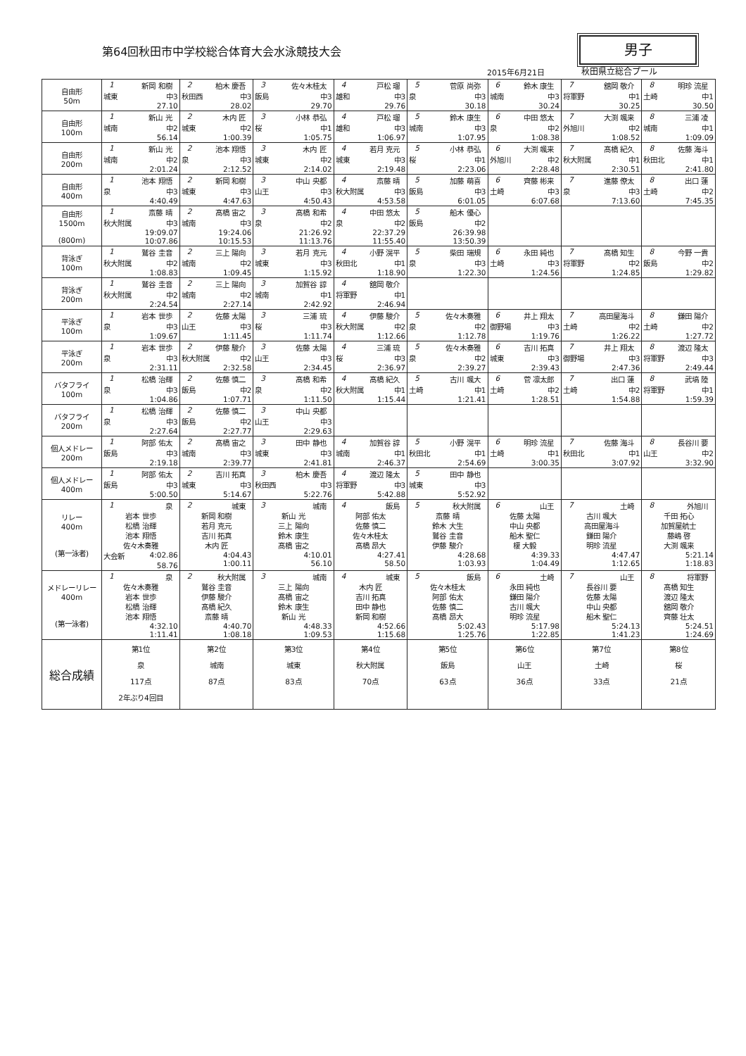第64回秋田市中学校総合体育大会水泳競技大会
男子
2015年6月21日 秋田県立総合プール
| 自由形 50m | 1 新岡 和樹 城東 中3 27.10 | 2 柏木 慶吾 秋田西 中3 28.02 | 3 佐々木桂太 飯島 中3 29.70 | 4 戸松 瑠 雄和 中3 29.76 | 5 菅原 尚弥 泉 中3 30.18 | 6 鈴木 康生 城南 中3 30.24 | 7 舘岡 敬介 将軍野 中1 30.25 | 8 明珍 流星 土崎 中1 30.50 |
| 自由形 100m | 1 新山 光 城南 中2 56.14 | 2 木内 匠 城東 中2 1:00.39 | 3 小林 恭弘 桜 中1 1:05.75 | 4 戸松 瑠 雄和 中3 1:06.97 | 5 鈴木 康生 城南 中3 1:07.95 | 6 中田 悠太 泉 中2 1:08.38 | 7 大渕 颯来 外旭川 中2 1:08.52 | 8 三浦 凌 城南 中1 1:09.09 |
| 自由形 200m | 1 新山 光 城南 中2 2:01.24 | 2 池本 翔悟 泉 中3 2:12.52 | 3 木内 匠 城東 中2 2:14.02 | 4 若月 克元 城東 中3 2:19.48 | 5 小林 恭弘 桜 中1 2:23.06 | 6 大渕 颯来 外旭川 中2 2:28.48 | 7 髙橋 紀久 秋大附属 中1 2:30.51 | 8 佐藤 海斗 秋田北 中1 2:41.80 |
| 自由形 400m | 1 池本 翔悟 泉 中3 4:40.49 | 2 新岡 和樹 城東 中3 4:47.63 | 3 中山 央都 山王 中3 4:50.43 | 4 斎藤 晴 秋大附属 中3 4:53.58 | 5 加藤 萌喜 飯島 中3 6:01.05 | 6 齊藤 彬来 土崎 中3 6:07.68 | 7 進藤 僚太 泉 中3 7:13.60 | 8 出口 蓮 土崎 中2 7:45.35 |
| 自由形 1500m (800m) | 1 斎藤 晴 秋大附属 中3 19:09.07 10:07.86 | 2 髙橋 宙之 城南 中3 19:24.06 10:15.53 | 3 髙橋 和希 泉 中2 21:26.92 11:13.76 | 4 中田 悠太 泉 中2 22:37.29 11:55.40 | 5 船木 優心 飯島 中2 26:39.98 13:50.39 | | | |
| 背泳ぎ 100m | 1 鷲谷 圭音 秋大附属 中2 1:08.83 | 2 三上 陽向 城南 中2 1:09.45 | 3 若月 克元 城東 中3 1:15.92 | 4 小野 滉平 秋田北 中1 1:18.90 | 5 柴田 瑞規 泉 中3 1:22.30 | 6 永田 純也 土崎 中3 1:24.56 | 7 髙橋 知生 将軍野 中2 1:24.85 | 8 今野 一貴 飯島 中2 1:29.82 |
| 背泳ぎ 200m | 1 鷲谷 圭音 秋大附属 中2 2:24.54 | 2 三上 陽向 城南 中2 2:27.14 | 3 加賀谷 諄 城南 中1 2:42.92 | 4 舘岡 敬介 将軍野 中1 2:46.94 | | | | |
| 平泳ぎ 100m | 1 岩本 世歩 泉 中3 1:09.67 | 2 佐藤 太陽 山王 中3 1:11.45 | 3 三浦 琉 桜 中3 1:11.74 | 4 伊藤 駿介 秋大附属 中2 1:12.66 | 5 佐々木奏雅 泉 中2 1:12.78 | 6 井上 翔太 御野場 中3 1:19.76 | 7 高田屋海斗 土崎 中2 1:26.22 | 8 鎌田 陽介 土崎 中2 1:27.72 |
| 平泳ぎ 200m | 1 岩本 世歩 泉 中3 2:31.11 | 2 伊藤 駿介 秋大附属 中2 2:32.58 | 3 佐藤 太陽 山王 中3 2:34.45 | 4 三浦 琉 桜 中3 2:36.97 | 5 佐々木奏雅 泉 中2 2:39.27 | 6 吉川 拓真 城東 中3 2:39.43 | 7 井上 翔太 御野場 中3 2:47.36 | 8 渡辺 隆太 将軍野 中3 2:49.44 |
| バタフライ 100m | 1 松橋 治輝 泉 中3 1:04.86 | 2 佐藤 慎二 飯島 中2 1:07.71 | 3 髙橋 和希 泉 中2 1:11.50 | 4 髙橋 紀久 秋大附属 中1 1:15.44 | 5 古川 颯大 土崎 中1 1:21.41 | 6 菅 凛太郎 土崎 中2 1:28.51 | 7 出口 蓮 土崎 中2 1:54.88 | 8 武塙 陸 将軍野 中1 1:59.39 |
| バタフライ 200m | 1 松橋 治輝 泉 中3 2:27.64 | 2 佐藤 慎二 飯島 中2 2:27.77 | 3 中山 央都 山王 中3 2:29.63 | | | | | |
| 個人メドレー 200m | 1 阿部 佑太 飯島 中3 2:19.18 | 2 髙橋 宙之 城南 中3 2:39.77 | 3 田中 静也 城東 中3 2:41.81 | 4 加賀谷 諄 城南 中1 2:46.37 | 5 小野 滉平 秋田北 中1 2:54.69 | 6 明珍 流星 土崎 中1 3:00.35 | 7 佐藤 海斗 秋田北 中1 3:07.92 | 8 長谷川 要 山王 中2 3:32.90 |
| 個人メドレー 400m | 1 阿部 佑太 飯島 中3 5:00.50 | 2 吉川 拓真 城東 中3 5:14.67 | 3 柏木 慶吾 秋田西 中3 5:22.76 | 4 渡辺 隆太 将軍野 中3 5:42.88 | 5 田中 静也 城東 中3 5:52.92 | | | |
| リレー 400m (第一泳者) | 1 泉 岩本 世歩 松橋 治輝 池本 翔悟 佐々木奏雅 大会新 4:02.86 58.76 | 2 城東 新岡 和樹 若月 克元 吉川 拓真 木内 匠 4:04.43 1:00.11 | 3 城南 新山 光 三上 陽向 鈴木 康生 髙橋 宙之 4:10.01 56.10 | 4 飯島 阿部 佑太 佐藤 慎二 佐々木桂太 髙橋 昂大 4:27.41 58.50 | 5 秋大附属 斎藤 晴 鈴木 大生 鷲谷 圭音 伊藤 駿介 4:28.68 1:03.93 | 6 山王 佐藤 太陽 中山 央都 船木 聖仁 榎 大毅 4:39.33 1:04.49 | 7 土崎 古川 颯大 高田屋海斗 鎌田 陽介 明珍 流星 4:47.47 1:12.65 | 8 外旭川 千田 拓心 加賀屋航士 藤嶋 啓 大渕 颯来 5:21.14 1:18.83 |
| メドレーリレー 400m (第一泳者) | 1 泉 佐々木奏雅 岩本 世歩 松橋 治輝 池本 翔悟 4:32.10 1:11.41 | 2 秋大附属 鷲谷 圭音 伊藤 駿介 髙橋 紀久 斎藤 晴 4:40.70 1:08.18 | 3 城南 三上 陽向 髙橋 宙之 鈴木 康生 新山 光 4:48.33 1:09.53 | 4 城東 木内 匠 吉川 拓真 田中 静也 新岡 和樹 4:52.66 1:15.68 | 5 飯島 佐々木桂太 阿部 佑太 佐藤 慎二 髙橋 昂大 5:02.43 1:25.76 | 6 土崎 永田 純也 鎌田 陽介 古川 颯大 明珍 流星 5:17.98 1:22.85 | 7 山王 長谷川 要 佐藤 太陽 中山 央都 船木 聖仁 5:24.13 1:41.23 | 8 将軍野 髙橋 知生 渡辺 隆太 舘岡 敬介 齊藤 壮太 5:24.51 1:24.69 |
| 総合成績 | 第1位 泉 117点 2年ぶり4回目 | 第2位 城南 87点 | 第3位 城東 83点 | 第4位 秋大附属 70点 | 第5位 飯島 63点 | 第6位 山王 36点 | 第7位 土崎 33点 | 第8位 桜 21点 |